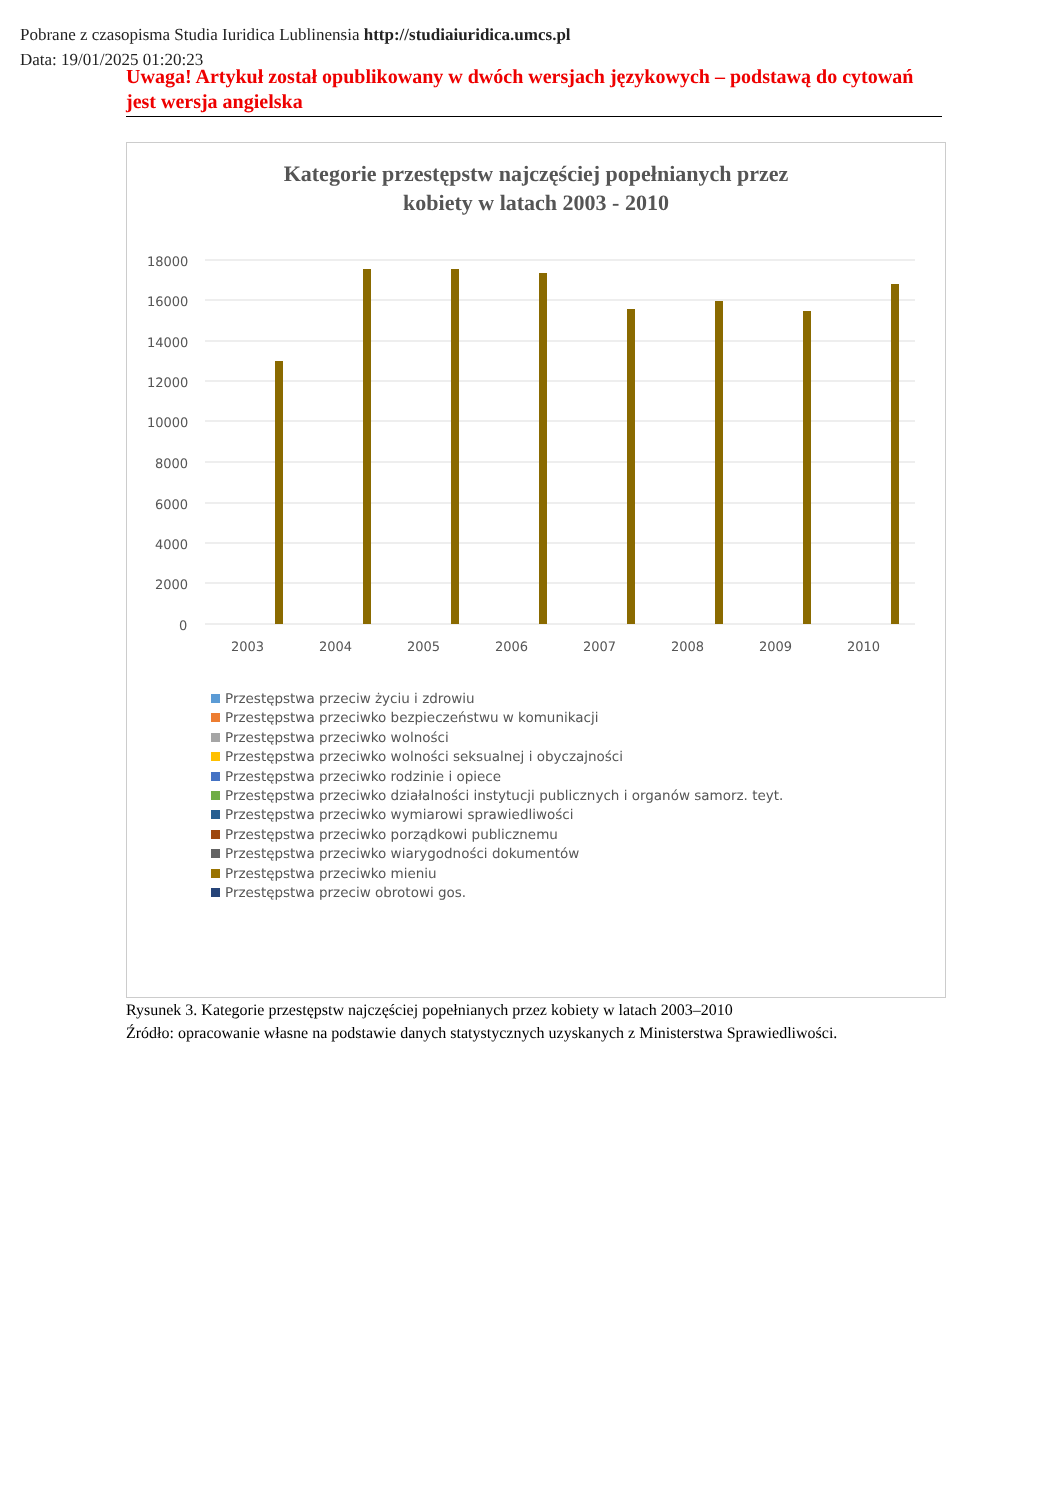Pobrane z czasopisma Studia Iuridica Lublinensia http://studiaiuridica.umcs.pl
Data: 19/01/2025 01:20:23
Uwaga! Artykuł został opublikowany w dwóch wersjach językowych – podstawą do cytowań jest wersja angielska
Kategorie przestępstw najczęściej popełnianych przez
kobiety w latach 2003 - 2010
18000
16000
14000
12000
10000
8000
6000
4000
2000
0
2003
2004
2005
2006
2007
2008
2009
2010
Przestępstwa przeciw życiu i zdrowiu
Przestępstwa przeciwko bezpieczeństwu w komunikacji
Przestępstwa przeciwko wolności
Przestępstwa przeciwko wolności seksualnej i obyczajności
Przestępstwa przeciwko rodzinie i opiece
Przestępstwa przeciwko działalności instytucji publicznych i organów samorz. teyt.
Przestępstwa przeciwko wymiarowi sprawiedliwości
Przestępstwa przeciwko porządkowi publicznemu
Przestępstwa przeciwko wiarygodności dokumentów
Przestępstwa przeciwko mieniu
Przestępstwa przeciw obrotowi gos.
Rysunek 3. Kategorie przestępstw najczęściej popełnianych przez kobiety w latach 2003–2010
Źródło: opracowanie własne na podstawie danych statystycznych uzyskanych z Ministerstwa Sprawiedliwości.